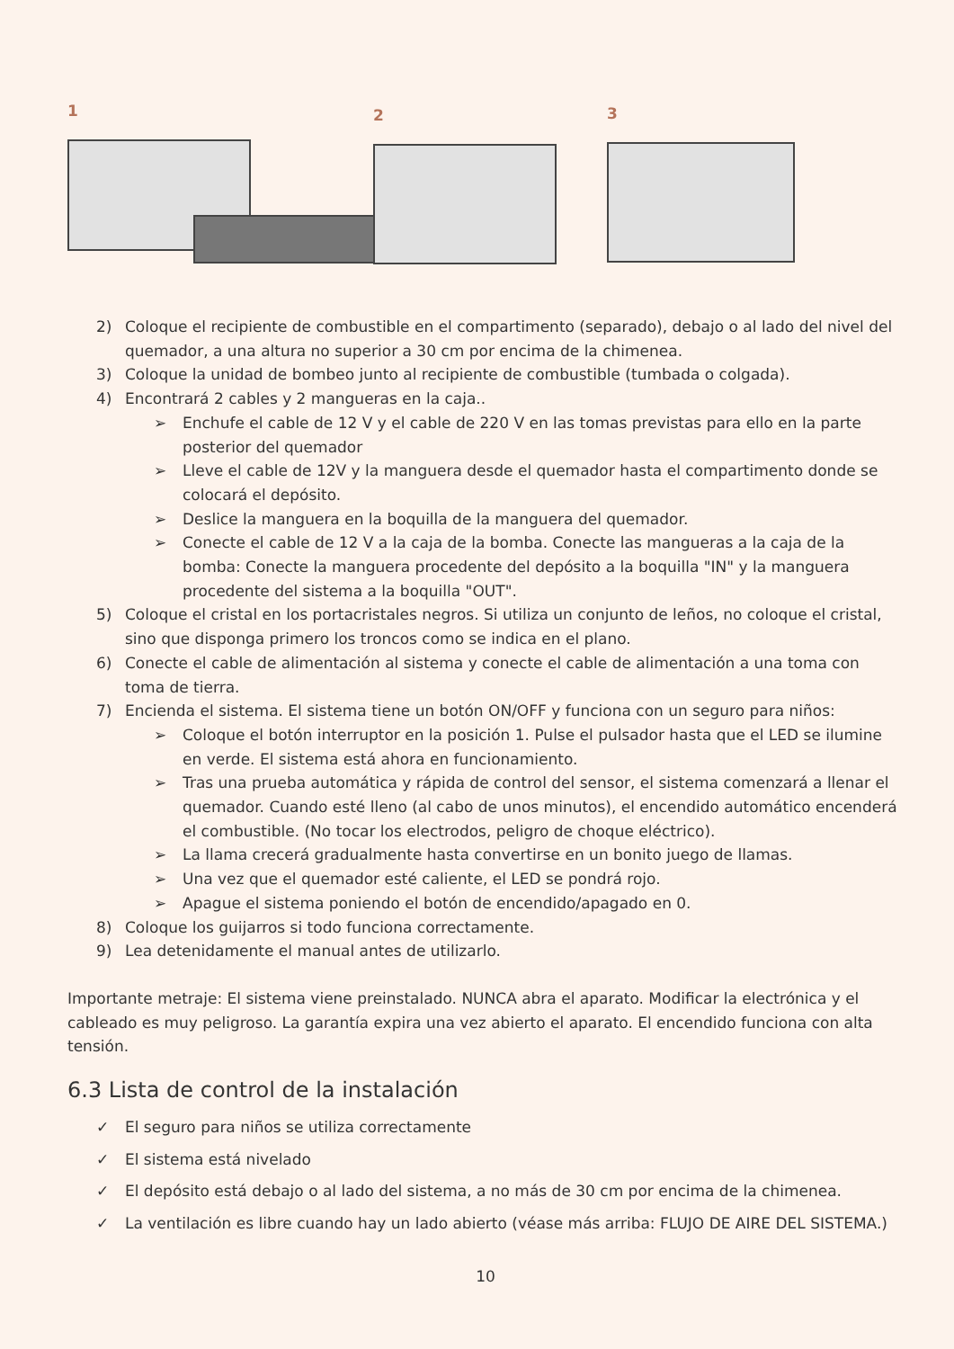1
2 3
2) Coloque el recipiente de combustible en el compartimento (separado), debajo o al lado del nivel del quemador, a una altura no superior a 30 cm por encima de la chimenea.
3) Coloque la unidad de bombeo junto al recipiente de combustible (tumbada o colgada).
4) Encontrará 2 cables y 2 mangueras en la caja..
➢ Enchufe el cable de 12 V y el cable de 220 V en las tomas previstas para ello en la parte posterior del quemador
➢ Lleve el cable de 12V y la manguera desde el quemador hasta el compartimento donde se colocará el depósito.
➢ Deslice la manguera en la boquilla de la manguera del quemador.
➢ Conecte el cable de 12 V a la caja de la bomba. Conecte las mangueras a la caja de la bomba: Conecte la manguera procedente del depósito a la boquilla "IN" y la manguera procedente del sistema a la boquilla "OUT".
5) Coloque el cristal en los portacristales negros. Si utiliza un conjunto de leños, no coloque el cristal, sino que disponga primero los troncos como se indica en el plano.
6) Conecte el cable de alimentación al sistema y conecte el cable de alimentación a una toma con toma de tierra.
7) Encienda el sistema. El sistema tiene un botón ON/OFF y funciona con un seguro para niños:
➢ Coloque el botón interruptor en la posición 1. Pulse el pulsador hasta que el LED se ilumine en verde. El sistema está ahora en funcionamiento.
➢ Tras una prueba automática y rápida de control del sensor, el sistema comenzará a llenar el quemador. Cuando esté lleno (al cabo de unos minutos), el encendido automático encenderá el combustible. (No tocar los electrodos, peligro de choque eléctrico).
➢ La llama crecerá gradualmente hasta convertirse en un bonito juego de llamas.
➢ Una vez que el quemador esté caliente, el LED se pondrá rojo.
➢ Apague el sistema poniendo el botón de encendido/apagado en 0.
8) Coloque los guijarros si todo funciona correctamente.
9) Lea detenidamente el manual antes de utilizarlo.
Importante metraje: El sistema viene preinstalado. NUNCA abra el aparato. Modificar la electrónica y el cableado es muy peligroso. La garantía expira una vez abierto el aparato. El encendido funciona con alta tensión.
6.3 Lista de control de la instalación
✓ El seguro para niños se utiliza correctamente
✓ El sistema está nivelado
✓ El depósito está debajo o al lado del sistema, a no más de 30 cm por encima de la chimenea.
✓ La ventilación es libre cuando hay un lado abierto (véase más arriba: FLUJO DE AIRE DEL SISTEMA.)
10